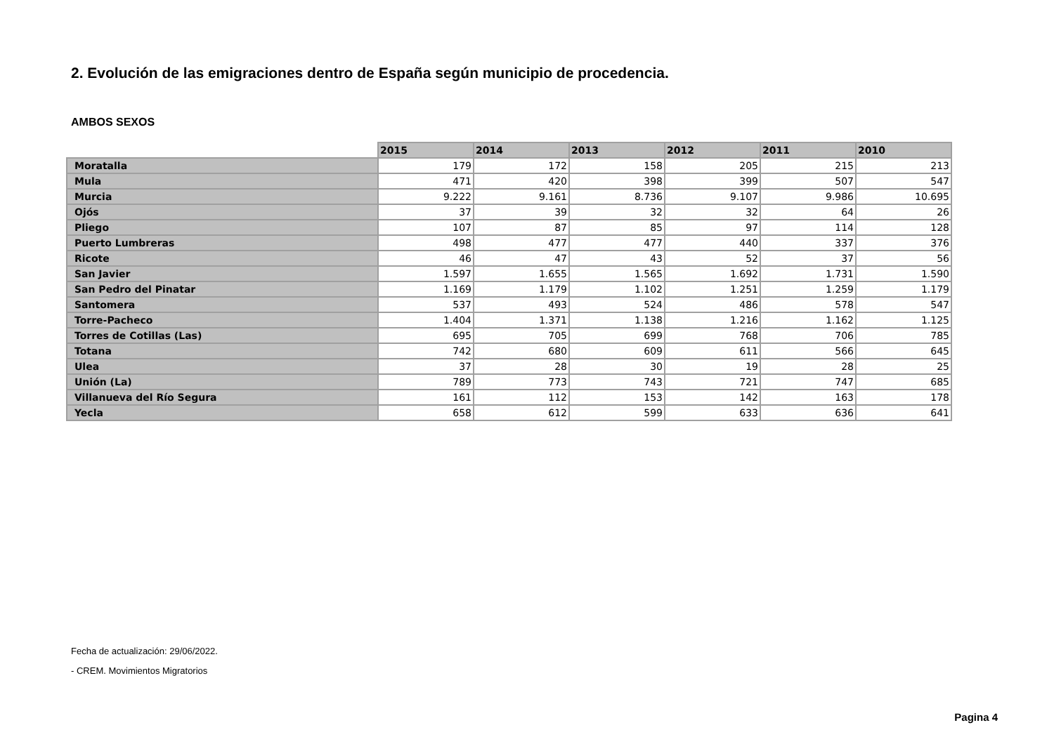2. Evolución de las emigraciones dentro de España según municipio de procedencia.
AMBOS SEXOS
| | 2015 | 2014 | 2013 | 2012 | 2011 | 2010 |
| --- | --- | --- | --- | --- | --- | --- |
| Moratalla | 179 | 172 | 158 | 205 | 215 | 213 |
| Mula | 471 | 420 | 398 | 399 | 507 | 547 |
| Murcia | 9.222 | 9.161 | 8.736 | 9.107 | 9.986 | 10.695 |
| Ojós | 37 | 39 | 32 | 32 | 64 | 26 |
| Pliego | 107 | 87 | 85 | 97 | 114 | 128 |
| Puerto Lumbreras | 498 | 477 | 477 | 440 | 337 | 376 |
| Ricote | 46 | 47 | 43 | 52 | 37 | 56 |
| San Javier | 1.597 | 1.655 | 1.565 | 1.692 | 1.731 | 1.590 |
| San Pedro del Pinatar | 1.169 | 1.179 | 1.102 | 1.251 | 1.259 | 1.179 |
| Santomera | 537 | 493 | 524 | 486 | 578 | 547 |
| Torre-Pacheco | 1.404 | 1.371 | 1.138 | 1.216 | 1.162 | 1.125 |
| Torres de Cotillas (Las) | 695 | 705 | 699 | 768 | 706 | 785 |
| Totana | 742 | 680 | 609 | 611 | 566 | 645 |
| Ulea | 37 | 28 | 30 | 19 | 28 | 25 |
| Unión (La) | 789 | 773 | 743 | 721 | 747 | 685 |
| Villanueva del Río Segura | 161 | 112 | 153 | 142 | 163 | 178 |
| Yecla | 658 | 612 | 599 | 633 | 636 | 641 |
Fecha de actualización: 29/06/2022.
- CREM. Movimientos Migratorios
Pagina 4